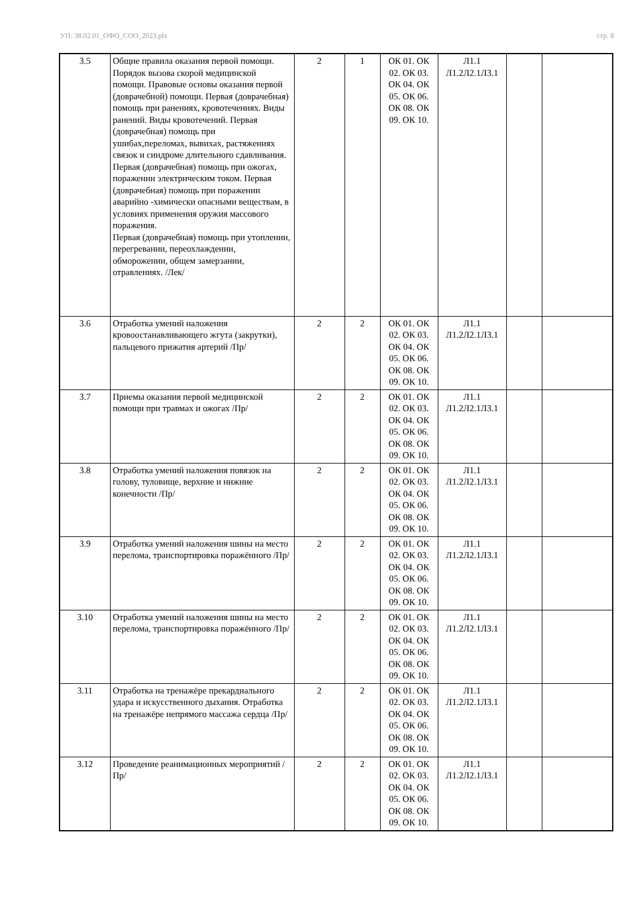УП: 38.02.01_ОФО_СОО_2023.plx стр. 8
| 3.5 | Общие правила оказания первой помощи. Порядок вызова скорой медицинской помощи. Правовые основы оказания первой (доврачебной) помощи. Первая (доврачебная) помощь при ранениях, кровотечениях. Виды ранений. Виды кровотечений. Первая (доврачебная) помощь при ушибах,переломах, вывихах, растяжениях связок и синдроме длительного сдавливания. Первая (доврачебная) помощь при ожогах, поражении электрическим током. Первая (доврачебная) помощь при поражении аварийно -химически опасными веществам, в условиях применения оружия массового поражения. Первая (доврачебная) помощь при утоплении, перегревании, переохлаждении, обморожении, общем замерзании, отравлениях. /Лек/ | 2 | 1 | ОК 01. ОК 02. ОК 03. ОК 04. ОК 05. ОК 06. ОК 08. ОК 09. ОК 10. | Л1.1 Л1.2Л2.1Л3.1 | | |
| 3.6 | Отработка умений наложения кровоостанавливающего жгута (закрутки), пальцевого прижатия артерий /Пр/ | 2 | 2 | ОК 01. ОК 02. ОК 03. ОК 04. ОК 05. ОК 06. ОК 08. ОК 09. ОК 10. | Л1.1 Л1.2Л2.1Л3.1 | | |
| 3.7 | Приемы оказания первой медицинской помощи при травмах и ожогах /Пр/ | 2 | 2 | ОК 01. ОК 02. ОК 03. ОК 04. ОК 05. ОК 06. ОК 08. ОК 09. ОК 10. | Л1.1 Л1.2Л2.1Л3.1 | | |
| 3.8 | Отработка умений наложения повязок на голову, туловище, верхние и нижние конечности /Пр/ | 2 | 2 | ОК 01. ОК 02. ОК 03. ОК 04. ОК 05. ОК 06. ОК 08. ОК 09. ОК 10. | Л1.1 Л1.2Л2.1Л3.1 | | |
| 3.9 | Отработка умений наложения шины на место перелома, транспортировка поражённого /Пр/ | 2 | 2 | ОК 01. ОК 02. ОК 03. ОК 04. ОК 05. ОК 06. ОК 08. ОК 09. ОК 10. | Л1.1 Л1.2Л2.1Л3.1 | | |
| 3.10 | Отработка умений наложения шины на место перелома, транспортировка поражённого /Пр/ | 2 | 2 | ОК 01. ОК 02. ОК 03. ОК 04. ОК 05. ОК 06. ОК 08. ОК 09. ОК 10. | Л1.1 Л1.2Л2.1Л3.1 | | |
| 3.11 | Отработка на тренажёре прекардиального удара и искусственного дыхания. Отработка на тренажёре непрямого массажа сердца /Пр/ | 2 | 2 | ОК 01. ОК 02. ОК 03. ОК 04. ОК 05. ОК 06. ОК 08. ОК 09. ОК 10. | Л1.1 Л1.2Л2.1Л3.1 | | |
| 3.12 | Проведение реанимационных мероприятий /Пр/ | 2 | 2 | ОК 01. ОК 02. ОК 03. ОК 04. ОК 05. ОК 06. ОК 08. ОК 09. ОК 10. | Л1.1 Л1.2Л2.1Л3.1 | | |